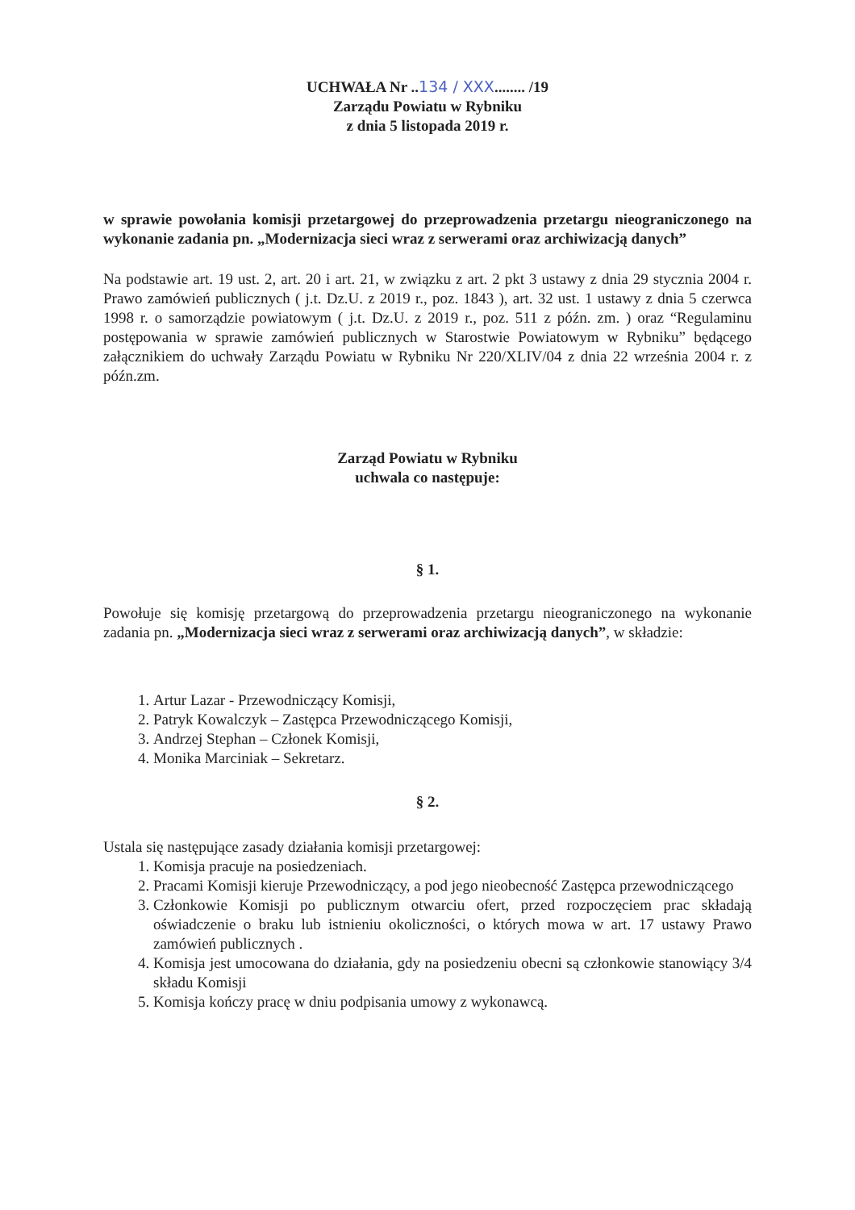UCHWAŁA Nr ..134 / XXX........ /19
Zarządu Powiatu w Rybniku
z dnia 5 listopada 2019 r.
w sprawie powołania komisji przetargowej do przeprowadzenia przetargu nieograniczonego na wykonanie zadania pn. „Modernizacja sieci wraz z serwerami oraz archiwizacją danych”
Na podstawie art. 19 ust. 2, art. 20 i art. 21, w związku z art. 2 pkt 3 ustawy z dnia 29 stycznia 2004 r. Prawo zamówień publicznych ( j.t. Dz.U. z 2019 r., poz. 1843 ), art. 32 ust. 1 ustawy z dnia 5 czerwca 1998 r. o samorządzie powiatowym ( j.t. Dz.U. z 2019 r., poz. 511 z późn. zm. ) oraz “Regulaminu postępowania w sprawie zamówień publicznych w Starostwie Powiatowym w Rybniku” będącego załącznikiem do uchwały Zarządu Powiatu w Rybniku Nr 220/XLIV/04 z dnia 22 września 2004 r. z późn.zm.
Zarząd Powiatu w Rybniku
uchwala co następuje:
§ 1.
Powołuje się komisję przetargową do przeprowadzenia przetargu nieograniczonego na wykonanie zadania pn. „Modernizacja sieci wraz z serwerami oraz archiwizacją danych”, w składzie:
1. Artur Lazar - Przewodniczący Komisji,
2. Patryk Kowalczyk – Zastępca Przewodniczącego Komisji,
3. Andrzej Stephan – Członek Komisji,
4. Monika Marciniak – Sekretarz.
§ 2.
Ustala się następujące zasady działania komisji przetargowej:
1. Komisja pracuje na posiedzeniach.
2. Pracami Komisji kieruje Przewodniczący, a pod jego nieobecność Zastępca przewodniczącego
3. Członkowie Komisji po publicznym otwarciu ofert, przed rozpoczęciem prac składają oświadczenie o braku lub istnieniu okoliczności, o których mowa w art. 17 ustawy Prawo zamówień publicznych .
4. Komisja jest umocowana do działania, gdy na posiedzeniu obecni są członkowie stanowiący 3/4 składu Komisji
5. Komisja kończy pracę w dniu podpisania umowy z wykonawcą.